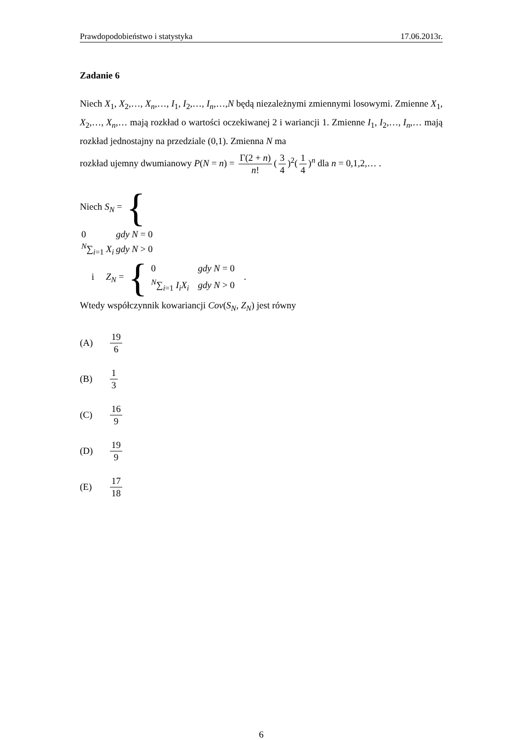Prawdopodobieństwo i statystyka 17.06.2013r.
Zadanie 6
Niech X<sub>1</sub>, X<sub>2</sub>,…, X<sub>n</sub>,…, I<sub>1</sub>, I<sub>2</sub>,…, I<sub>n</sub>,…,N będą niezależnymi zmiennymi losowymi. Zmienne X<sub>1</sub>, X<sub>2</sub>,…, X<sub>n</sub>,… mają rozkład o wartości oczekiwanej 2 i wariancji 1. Zmienne I<sub>1</sub>, I<sub>2</sub>,…, I<sub>n</sub>,… mają rozkład jednostajny na przedziale (0,1). Zmienna N ma
rozkład ujemny dwumianowy P(N = n) = Γ(2 + n) n! (3 4)<sup>2</sup>(1 4)<sup>n</sup> dla n = 0,1,2,… .
Niech S<sub>N</sub> = {
| 0 | gdy N = 0 |
| <sup>N</sup>∑<sub>i=1</sub> X<sub>i</sub> | gdy N > 0 |
i Z<sub>N</sub> = {
| 0 | gdy N = 0 |
| <sup>N</sup>∑<sub>i=1</sub> I<sub>i</sub>X<sub>i</sub> | gdy N > 0 |
.
Wtedy współczynnik kowariancji Cov(S<sub>N</sub>, Z<sub>N</sub>) jest równy
(A) 19 6
(B) 1 3
(C) 16 9
(D) 19 9
(E) 17 18
6